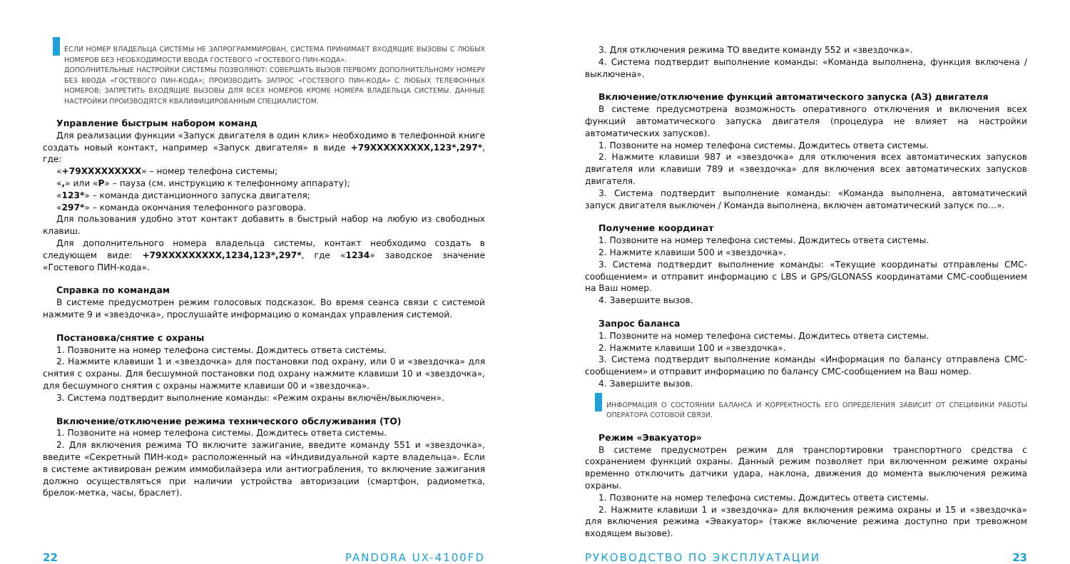ЕСЛИ НОМЕР ВЛАДЕЛЬЦА СИСТЕМЫ НЕ ЗАПРОГРАММИРОВАН, СИСТЕМА ПРИНИМАЕТ ВХОДЯЩИЕ ВЫЗОВЫ С ЛЮБЫХ НОМЕРОВ БЕЗ НЕОБХОДИМОСТИ ВВОДА ГОСТЕВОГО «ГОСТЕВОГО ПИН-КОДА».
ДОПОЛНИТЕЛЬНЫЕ НАСТРОЙКИ СИСТЕМЫ ПОЗВОЛЯЮТ: СОВЕРШАТЬ ВЫЗОВ ПЕРВОМУ ДОПОЛНИТЕЛЬНОМУ НОМЕРУ БЕЗ ВВОДА «ГОСТЕВОГО ПИН-КОДА»; ПРОИЗВОДИТЬ ЗАПРОС «ГОСТЕВОГО ПИН-КОДА» С ЛЮБЫХ ТЕЛЕФОННЫХ НОМЕРОВ; ЗАПРЕТИТЬ ВХОДЯЩИЕ ВЫЗОВЫ ДЛЯ ВСЕХ НОМЕРОВ КРОМЕ НОМЕРА ВЛАДЕЛЬЦА СИСТЕМЫ. ДАННЫЕ НАСТРОЙКИ ПРОИЗВОДЯТСЯ КВАЛИФИЦИРОВАННЫМ СПЕЦИАЛИСТОМ.
Управление быстрым набором команд
Для реализации функции «Запуск двигателя в один клик» необходимо в телефонной книге создать новый контакт, например «Запуск двигателя» в виде +79XXXXXXXXX,123*,297*, где:
«+79XXXXXXXXX» – номер телефона системы;
«,» или «P» – пауза (см. инструкцию к телефонному аппарату);
«123*» – команда дистанционного запуска двигателя;
«297*» – команда окончания телефонного разговора.
Для пользования удобно этот контакт добавить в быстрый набор на любую из свободных клавиш.
Для дополнительного номера владельца системы, контакт необходимо создать в следующем виде: +79XXXXXXXXX,1234,123*,297*, где «1234» заводское значение «Гостевого ПИН-кода».
Справка по командам
В системе предусмотрен режим голосовых подсказок. Во время сеанса связи с системой нажмите 9 и «звездочка», прослушайте информацию о командах управления системой.
Постановка/снятие с охраны
1. Позвоните на номер телефона системы. Дождитесь ответа системы.
2. Нажмите клавиши 1 и «звездочка» для постановки под охрану, или 0 и «звездочка» для снятия с охраны. Для бесшумной постановки под охрану нажмите клавиши 10 и «звездочка», для бесшумного снятия с охраны нажмите клавиши 00 и «звездочка».
3. Система подтвердит выполнение команды: «Режим охраны включён/выключен».
Включение/отключение режима технического обслуживания (ТО)
1. Позвоните на номер телефона системы. Дождитесь ответа системы.
2. Для включения режима ТО включите зажигание, введите команду 551 и «звездочка», введите «Секретный ПИН-код» расположенный на «Индивидуальной карте владельца». Если в системе активирован режим иммобилайзера или антиограбления, то включение зажигания должно осуществляться при наличии устройства авторизации (смартфон, радиометка, брелок-метка, часы, браслет).
3. Для отключения режима ТО введите команду 552 и «звездочка».
4. Система подтвердит выполнение команды: «Команда выполнена, функция включена / выключена».
Включение/отключение функций автоматического запуска (АЗ) двигателя
В системе предусмотрена возможность оперативного отключения и включения всех функций автоматического запуска двигателя (процедура не влияет на настройки автоматических запусков).
1. Позвоните на номер телефона системы. Дождитесь ответа системы.
2. Нажмите клавиши 987 и «звездочка» для отключения всех автоматических запусков двигателя или клавиши 789 и «звездочка» для включения всех автоматических запусков двигателя.
3. Система подтвердит выполнение команды: «Команда выполнена, автоматический запуск двигателя выключен / Команда выполнена, включен автоматический запуск по…».
Получение координат
1. Позвоните на номер телефона системы. Дождитесь ответа системы.
2. Нажмите клавиши 500 и «звездочка».
3. Система подтвердит выполнение команды: «Текущие координаты отправлены СМС-сообщением» и отправит информацию с LBS и GPS/GLONASS координатами СМС-сообщением на Ваш номер.
4. Завершите вызов.
Запрос баланса
1. Позвоните на номер телефона системы. Дождитесь ответа системы.
2. Нажмите клавиши 100 и «звездочка».
3. Система подтвердит выполнение команды «Информация по балансу отправлена СМС-сообщением» и отправит информацию по балансу СМС-сообщением на Ваш номер.
4. Завершите вызов.
ИНФОРМАЦИЯ О СОСТОЯНИИ БАЛАНСА И КОРРЕКТНОСТЬ ЕГО ОПРЕДЕЛЕНИЯ ЗАВИСИТ ОТ СПЕЦИФИКИ РАБОТЫ ОПЕРАТОРА СОТОВОЙ СВЯЗИ.
Режим «Эвакуатор»
В системе предусмотрен режим для транспортировки транспортного средства с сохранением функций охраны. Данный режим позволяет при включенном режиме охраны временно отключить датчики удара, наклона, движения до момента выключения режима охраны.
1. Позвоните на номер телефона системы. Дождитесь ответа системы.
2. Нажмите клавиши 1 и «звездочка» для включения режима охраны и 15 и «звездочка» для включения режима «Эвакуатор» (также включение режима доступно при тревожном входящем вызове).
22 PANDORA UX-4100FD РУКОВОДСТВО ПО ЭКСПЛУАТАЦИИ 23